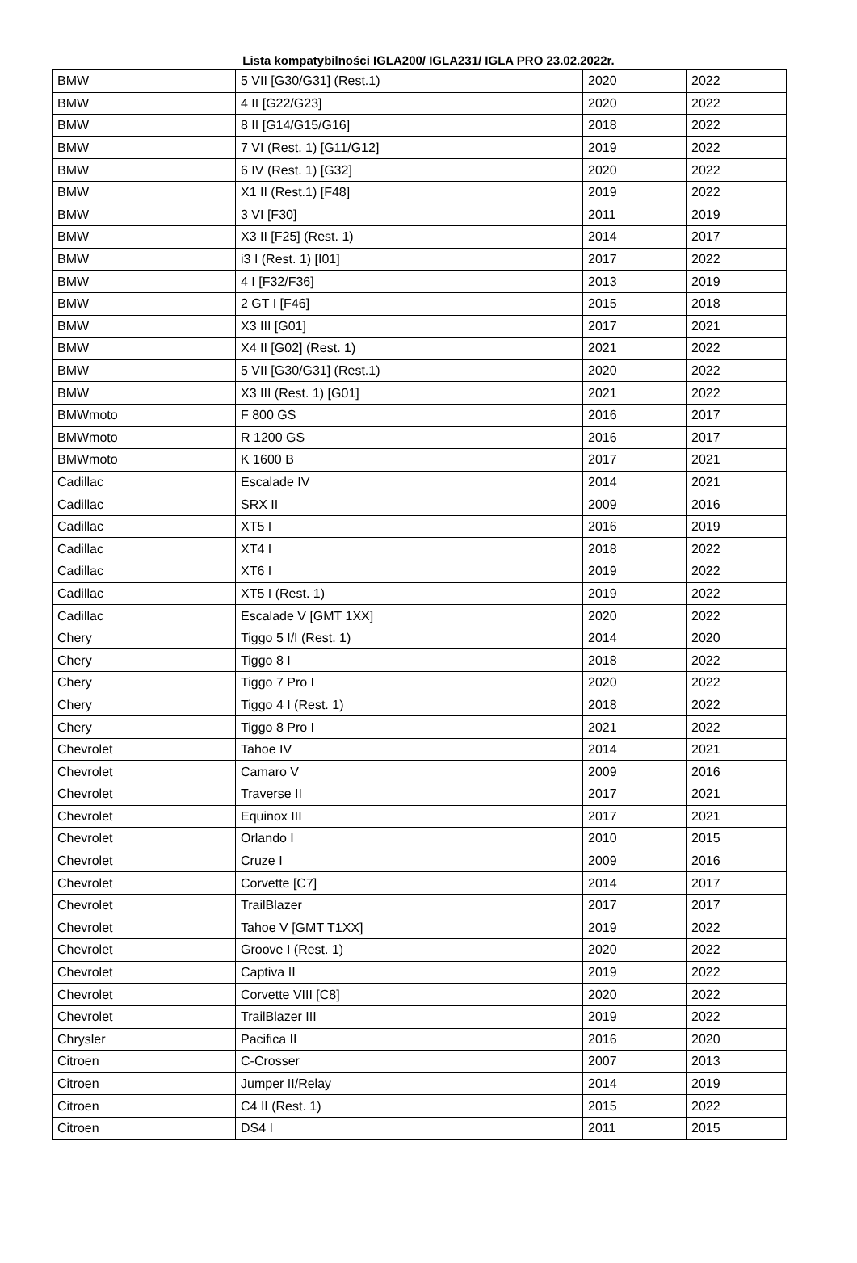Lista kompatybilności IGLA200/ IGLA231/ IGLA PRO 23.02.2022r.
| BMW | 5 VII [G30/G31] (Rest.1) | 2020 | 2022 |
| BMW | 4 II [G22/G23] | 2020 | 2022 |
| BMW | 8 II [G14/G15/G16] | 2018 | 2022 |
| BMW | 7 VI (Rest. 1) [G11/G12] | 2019 | 2022 |
| BMW | 6 IV (Rest. 1) [G32] | 2020 | 2022 |
| BMW | X1 II (Rest.1) [F48] | 2019 | 2022 |
| BMW | 3 VI [F30] | 2011 | 2019 |
| BMW | X3 II [F25] (Rest. 1) | 2014 | 2017 |
| BMW | i3 I (Rest. 1) [I01] | 2017 | 2022 |
| BMW | 4 I [F32/F36] | 2013 | 2019 |
| BMW | 2 GT I [F46] | 2015 | 2018 |
| BMW | X3 III [G01] | 2017 | 2021 |
| BMW | X4 II [G02] (Rest. 1) | 2021 | 2022 |
| BMW | 5 VII [G30/G31] (Rest.1) | 2020 | 2022 |
| BMW | X3 III (Rest. 1) [G01] | 2021 | 2022 |
| BMWmoto | F 800 GS | 2016 | 2017 |
| BMWmoto | R 1200 GS | 2016 | 2017 |
| BMWmoto | K 1600 B | 2017 | 2021 |
| Cadillac | Escalade IV | 2014 | 2021 |
| Cadillac | SRX II | 2009 | 2016 |
| Cadillac | XT5 I | 2016 | 2019 |
| Cadillac | XT4 I | 2018 | 2022 |
| Cadillac | XT6 I | 2019 | 2022 |
| Cadillac | XT5 I (Rest. 1) | 2019 | 2022 |
| Cadillac | Escalade V [GMT 1XX] | 2020 | 2022 |
| Chery | Tiggo 5 I/I (Rest. 1) | 2014 | 2020 |
| Chery | Tiggo 8 I | 2018 | 2022 |
| Chery | Tiggo 7 Pro I | 2020 | 2022 |
| Chery | Tiggo 4 I (Rest. 1) | 2018 | 2022 |
| Chery | Tiggo 8 Pro I | 2021 | 2022 |
| Chevrolet | Tahoe IV | 2014 | 2021 |
| Chevrolet | Camaro V | 2009 | 2016 |
| Chevrolet | Traverse II | 2017 | 2021 |
| Chevrolet | Equinox III | 2017 | 2021 |
| Chevrolet | Orlando I | 2010 | 2015 |
| Chevrolet | Cruze I | 2009 | 2016 |
| Chevrolet | Corvette [C7] | 2014 | 2017 |
| Chevrolet | TrailBlazer | 2017 | 2017 |
| Chevrolet | Tahoe V [GMT T1XX] | 2019 | 2022 |
| Chevrolet | Groove I (Rest. 1) | 2020 | 2022 |
| Chevrolet | Captiva II | 2019 | 2022 |
| Chevrolet | Corvette VIII [C8] | 2020 | 2022 |
| Chevrolet | TrailBlazer III | 2019 | 2022 |
| Chrysler | Pacifica II | 2016 | 2020 |
| Citroen | C-Crosser | 2007 | 2013 |
| Citroen | Jumper II/Relay | 2014 | 2019 |
| Citroen | C4 II (Rest. 1) | 2015 | 2022 |
| Citroen | DS4 I | 2011 | 2015 |